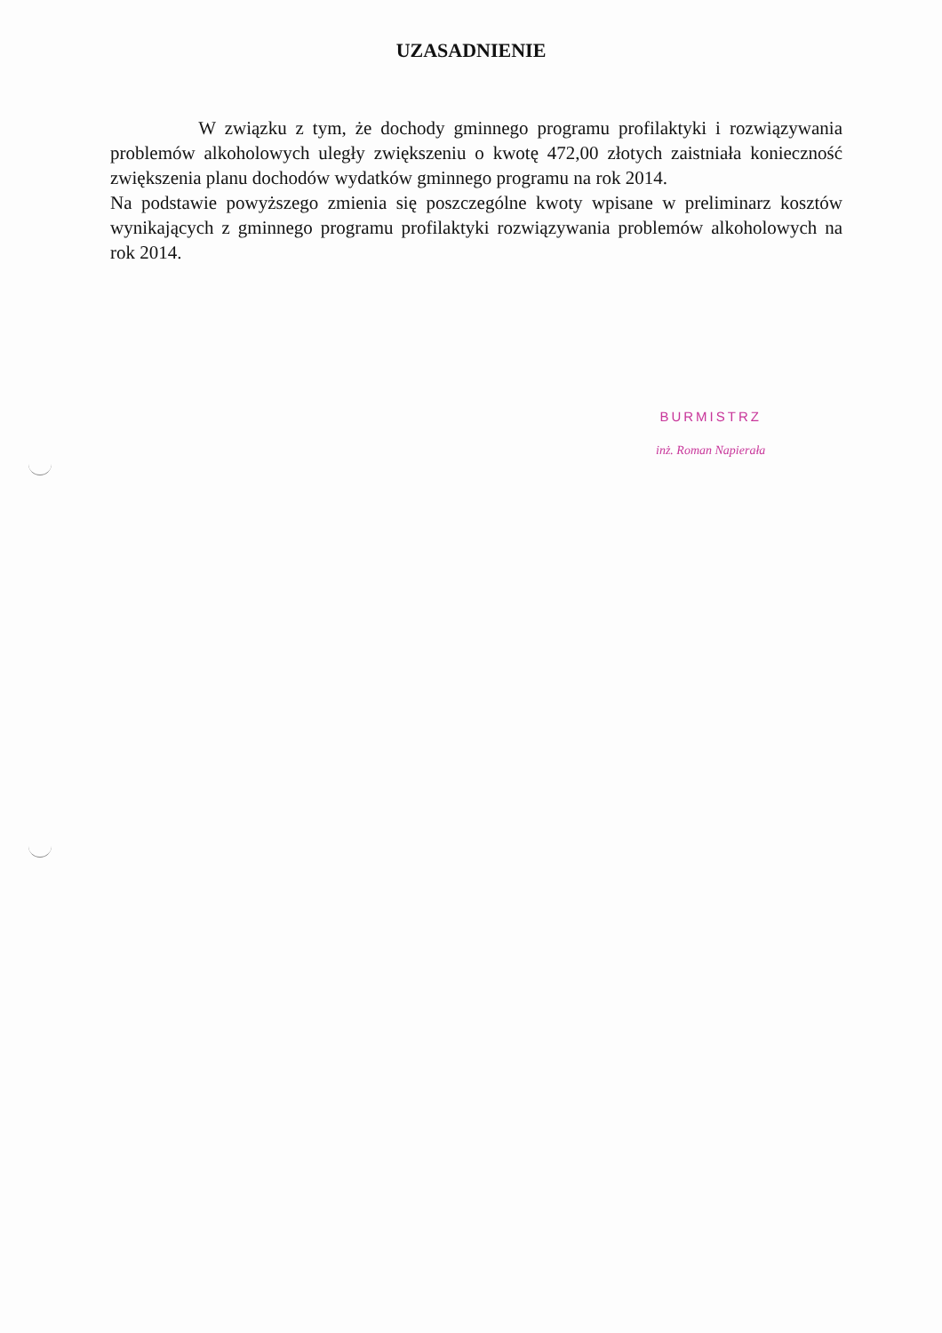UZASADNIENIE
W związku z tym, że dochody gminnego programu profilaktyki i rozwiązywania problemów alkoholowych uległy zwiększeniu o kwotę 472,00 złotych zaistniała konieczność zwiększenia planu dochodów wydatków gminnego programu na rok 2014.
Na podstawie powyższego zmienia się poszczególne kwoty wpisane w preliminarz kosztów wynikających z gminnego programu profilaktyki rozwiązywania problemów alkoholowych na rok 2014.
BURMISTRZ
inż. Roman Napierała